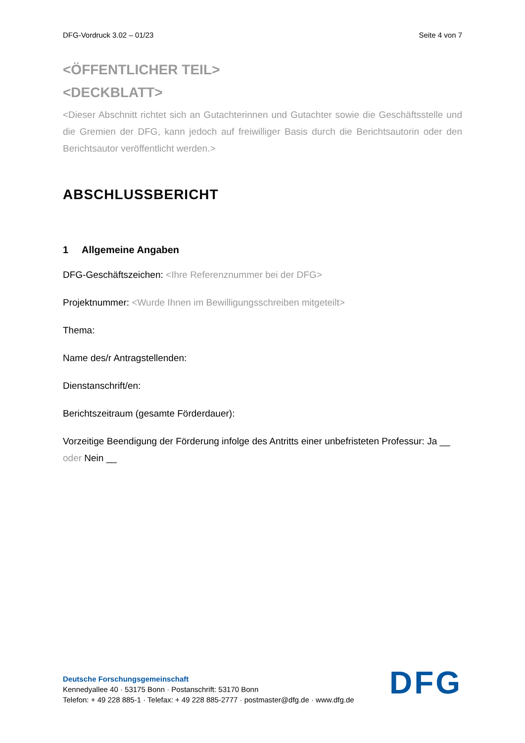DFG-Vordruck 3.02 – 01/23 Seite 4 von 7
<ÖFFENTLICHER TEIL>
<DECKBLATT>
<Dieser Abschnitt richtet sich an Gutachterinnen und Gutachter sowie die Geschäftsstelle und die Gremien der DFG, kann jedoch auf freiwilliger Basis durch die Berichtsautorin oder den Berichtsautor veröffentlicht werden.>
ABSCHLUSSBERICHT
1 Allgemeine Angaben
DFG-Geschäftszeichen: <Ihre Referenznummer bei der DFG>
Projektnummer: <Wurde Ihnen im Bewilligungsschreiben mitgeteilt>
Thema:
Name des/r Antragstellenden:
Dienstanschrift/en:
Berichtszeitraum (gesamte Förderdauer):
Vorzeitige Beendigung der Förderung infolge des Antritts einer unbefristeten Professur: Ja __ oder Nein __
Deutsche Forschungsgemeinschaft
Kennedyallee 40 · 53175 Bonn · Postanschrift: 53170 Bonn
Telefon: + 49 228 885-1 · Telefax: + 49 228 885-2777 · postmaster@dfg.de · www.dfg.de
DFG